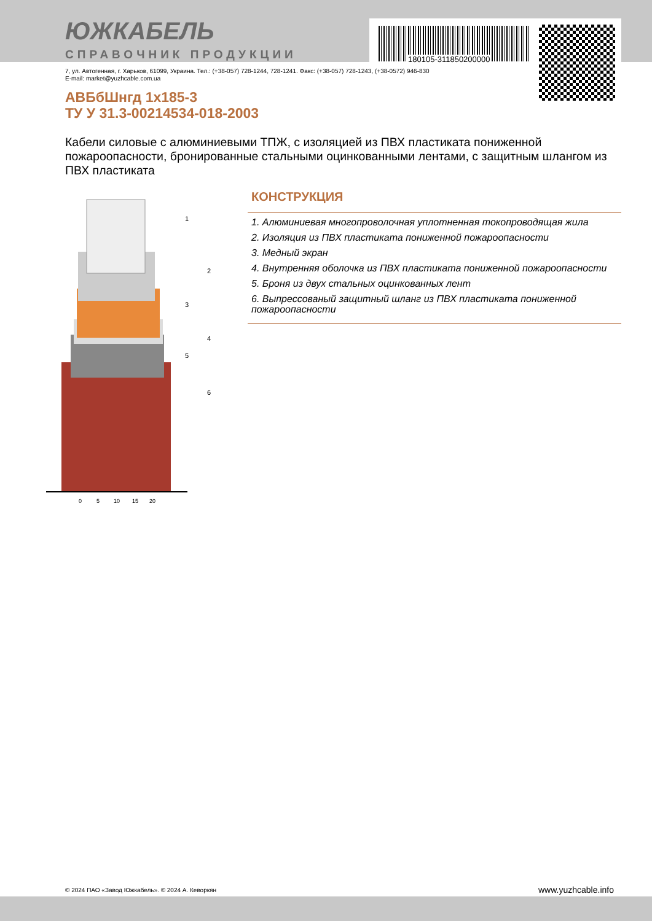ЮЖКАБЕЛЬ
СПРАВОЧНИК ПРОДУКЦИИ 180105-311850200000
7, ул. Автогенная, г. Харьков, 61099, Украина. Тел.: (+38-057) 728-1244, 728-1241. Факс: (+38-057) 728-1243, (+38-0572) 946-830
E-mail: market@yuzhcable.com.ua
АВБбШнгд 1х185-3
ТУ У 31.3-00214534-018-2003
Кабели силовые с алюминиевыми ТПЖ, с изоляцией из ПВХ пластиката пониженной пожароопасности, бронированные стальными оцинкованными лентами, с защитным шлангом из ПВХ пластиката
0
5
10
15
20
1
2
3
4
5
6
КОНСТРУКЦИЯ
1. Алюминиевая многопроволочная уплотненная токопроводящая жила
2. Изоляция из ПВХ пластиката пониженной пожароопасности
3. Медный экран
4. Внутренняя оболочка из ПВХ пластиката пониженной пожароопасности
5. Броня из двух стальных оцинкованных лент
6. Выпрессованый защитный шланг из ПВХ пластиката пониженной пожароопасности
© 2024 ПАО «Завод Южкабель». © 2024 А. Кеворкян
www.yuzhcable.info